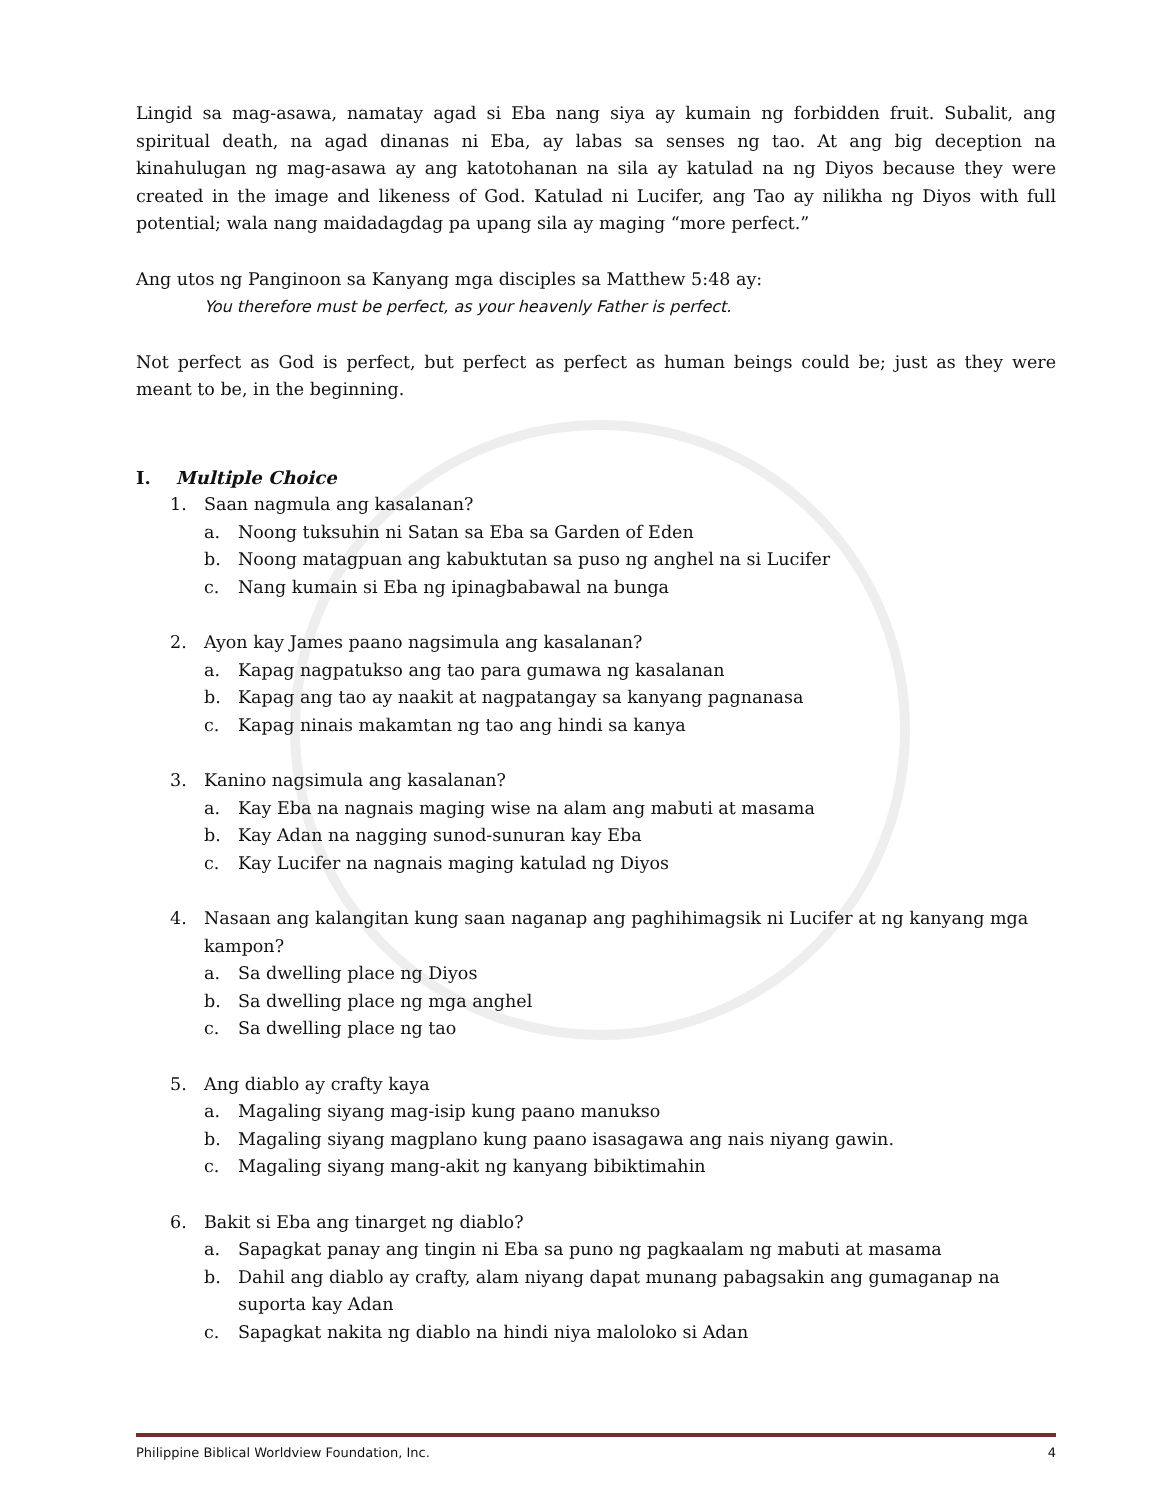Lingid sa mag-asawa, namatay agad si Eba nang siya ay kumain ng forbidden fruit. Subalit, ang spiritual death, na agad dinanas ni Eba, ay labas sa senses ng tao. At ang big deception na kinahulugan ng mag-asawa ay ang katotohanan na sila ay katulad na ng Diyos because they were created in the image and likeness of God. Katulad ni Lucifer, ang Tao ay nilikha ng Diyos with full potential; wala nang maidadagdag pa upang sila ay maging “more perfect.”
Ang utos ng Panginoon sa Kanyang mga disciples sa Matthew 5:48 ay:
You therefore must be perfect, as your heavenly Father is perfect.
Not perfect as God is perfect, but perfect as perfect as human beings could be; just as they were meant to be, in the beginning.
I. Multiple Choice
1. Saan nagmula ang kasalanan?
a. Noong tuksuhin ni Satan sa Eba sa Garden of Eden
b. Noong matagpuan ang kabuktutan sa puso ng anghel na si Lucifer
c. Nang kumain si Eba ng ipinagbabawal na bunga
2. Ayon kay James paano nagsimula ang kasalanan?
a. Kapag nagpatukso ang tao para gumawa ng kasalanan
b. Kapag ang tao ay naakit at nagpatangay sa kanyang pagnanasa
c. Kapag ninais makamtan ng tao ang hindi sa kanya
3. Kanino nagsimula ang kasalanan?
a. Kay Eba na nagnais maging wise na alam ang mabuti at masama
b. Kay Adan na nagging sunod-sunuran kay Eba
c. Kay Lucifer na nagnais maging katulad ng Diyos
4. Nasaan ang kalangitan kung saan naganap ang paghihimagsik ni Lucifer at ng kanyang mga kampon?
a. Sa dwelling place ng Diyos
b. Sa dwelling place ng mga anghel
c. Sa dwelling place ng tao
5. Ang diablo ay crafty kaya
a. Magaling siyang mag-isip kung paano manukso
b. Magaling siyang magplano kung paano isasagawa ang nais niyang gawin.
c. Magaling siyang mang-akit ng kanyang bibiktimahin
6. Bakit si Eba ang tinarget ng diablo?
a. Sapagkat panay ang tingin ni Eba sa puno ng pagkaalam ng mabuti at masama
b. Dahil ang diablo ay crafty, alam niyang dapat munang pabagsakin ang gumaganap na suporta kay Adan
c. Sapagkat nakita ng diablo na hindi niya malolo­ko si Adan
Philippine Biblical Worldview Foundation, Inc. 4